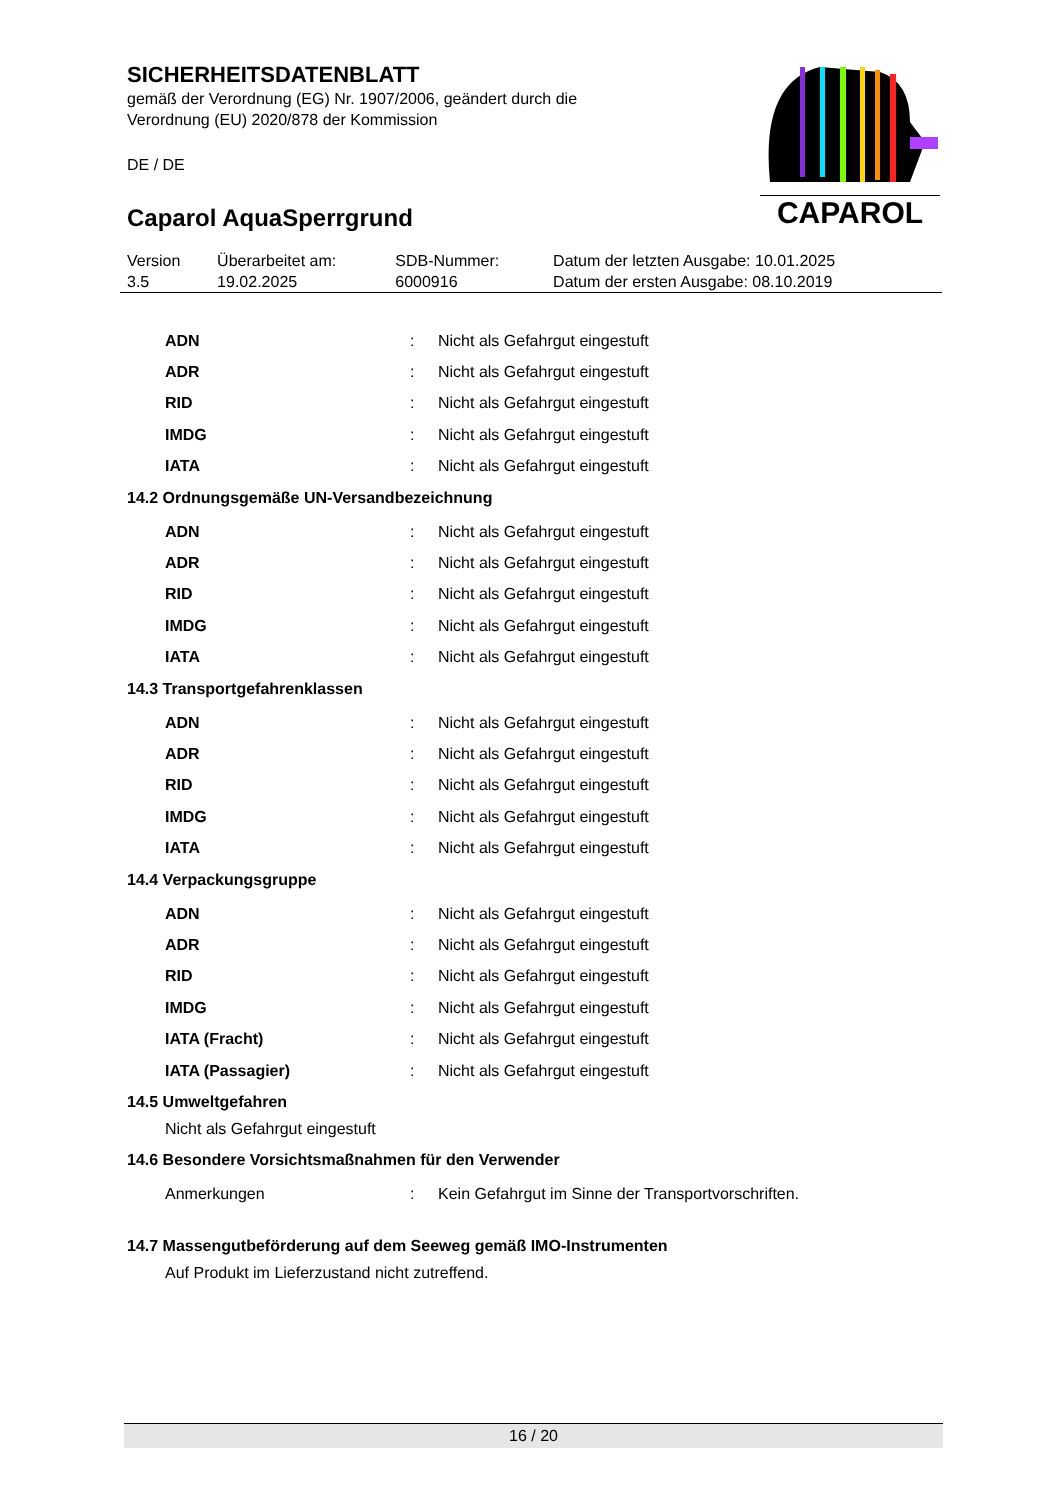SICHERHEITSDATENBLATT
gemäß der Verordnung (EG) Nr. 1907/2006, geändert durch die
Verordnung (EU) 2020/878 der Kommission
DE / DE
Caparol AquaSperrgrund
CAPAROL
| Version 3.5 | Überarbeitet am: 19.02.2025 | SDB-Nummer: 6000916 | Datum der letzten Ausgabe: 10.01.2025 Datum der ersten Ausgabe: 08.10.2019 |
| ADN | : | Nicht als Gefahrgut eingestuft |
| ADR | : | Nicht als Gefahrgut eingestuft |
| RID | : | Nicht als Gefahrgut eingestuft |
| IMDG | : | Nicht als Gefahrgut eingestuft |
| IATA | : | Nicht als Gefahrgut eingestuft |
14.2 Ordnungsgemäße UN-Versandbezeichnung
| ADN | : | Nicht als Gefahrgut eingestuft |
| ADR | : | Nicht als Gefahrgut eingestuft |
| RID | : | Nicht als Gefahrgut eingestuft |
| IMDG | : | Nicht als Gefahrgut eingestuft |
| IATA | : | Nicht als Gefahrgut eingestuft |
14.3 Transportgefahrenklassen
| ADN | : | Nicht als Gefahrgut eingestuft |
| ADR | : | Nicht als Gefahrgut eingestuft |
| RID | : | Nicht als Gefahrgut eingestuft |
| IMDG | : | Nicht als Gefahrgut eingestuft |
| IATA | : | Nicht als Gefahrgut eingestuft |
14.4 Verpackungsgruppe
| ADN | : | Nicht als Gefahrgut eingestuft |
| ADR | : | Nicht als Gefahrgut eingestuft |
| RID | : | Nicht als Gefahrgut eingestuft |
| IMDG | : | Nicht als Gefahrgut eingestuft |
| IATA (Fracht) | : | Nicht als Gefahrgut eingestuft |
| IATA (Passagier) | : | Nicht als Gefahrgut eingestuft |
14.5 Umweltgefahren
Nicht als Gefahrgut eingestuft
14.6 Besondere Vorsichtsmaßnahmen für den Verwender
| Anmerkungen | : | Kein Gefahrgut im Sinne der Transportvorschriften. |
14.7 Massengutbeförderung auf dem Seeweg gemäß IMO-Instrumenten
Auf Produkt im Lieferzustand nicht zutreffend.
16 / 20